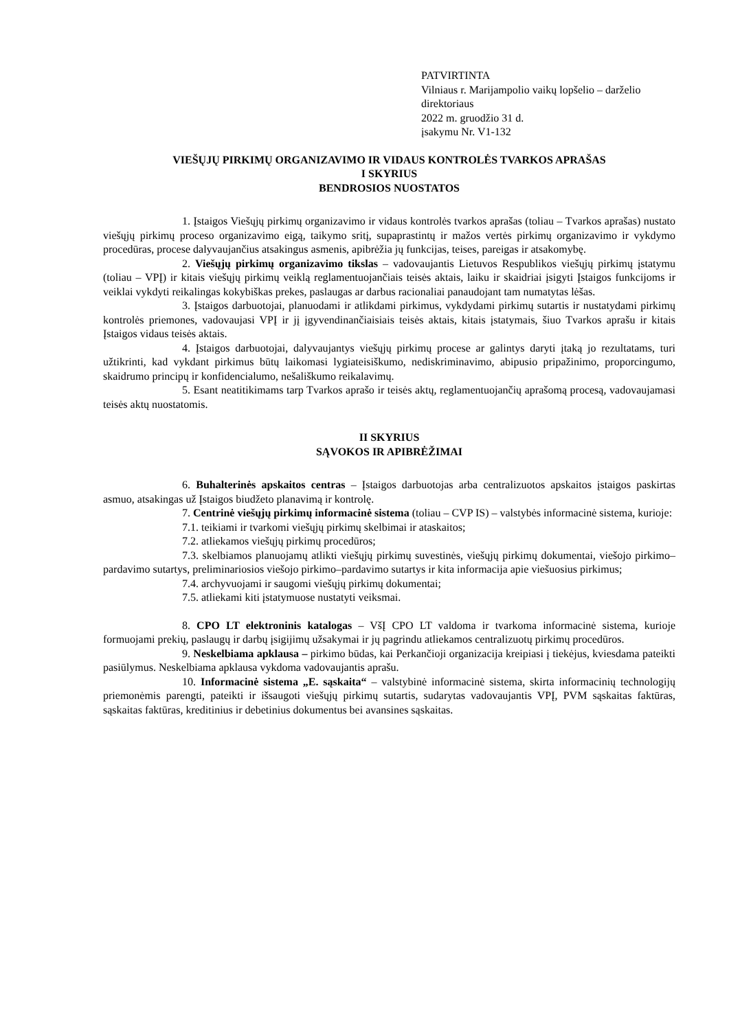PATVIRTINTA
Vilniaus r. Marijampolio vaikų lopšelio – darželio direktoriaus
2022 m. gruodžio 31 d.
įsakymu Nr. V1-132
VIEŠŲJŲ PIRKIMŲ ORGANIZAVIMO IR VIDAUS KONTROLĖS TVARKOS APRAŠAS
I SKYRIUS
BENDROSIOS NUOSTATOS
1. Įstaigos Viešųjų pirkimų organizavimo ir vidaus kontrolės tvarkos aprašas (toliau – Tvarkos aprašas) nustato viešųjų pirkimų proceso organizavimo eigą, taikymo sritį, supaprastintų ir mažos vertės pirkimų organizavimo ir vykdymo procedūras, procese dalyvaujančius atsakingus asmenis, apibrėžia jų funkcijas, teises, pareigas ir atsakomybę.
2. Viešųjų pirkimų organizavimo tikslas – vadovaujantis Lietuvos Respublikos viešųjų pirkimų įstatymu (toliau – VPĮ) ir kitais viešųjų pirkimų veiklą reglamentuojančiais teisės aktais, laiku ir skaidriai įsigyti Įstaigos funkcijoms ir veiklai vykdyti reikalingas kokybiškas prekes, paslaugas ar darbus racionaliai panaudojant tam numatytas lėšas.
3. Įstaigos darbuotojai, planuodami ir atlikdami pirkimus, vykdydami pirkimų sutartis ir nustatydami pirkimų kontrolės priemones, vadovaujasi VPĮ ir jį įgyvendinančiaisiais teisės aktais, kitais įstatymais, šiuo Tvarkos aprašu ir kitais Įstaigos vidaus teisės aktais.
4. Įstaigos darbuotojai, dalyvaujantys viešųjų pirkimų procese ar galintys daryti įtaką jo rezultatams, turi užtikrinti, kad vykdant pirkimus būtų laikomasi lygiateisiškumo, nediskriminavimo, abipusio pripažinimo, proporcingumo, skaidrumo principų ir konfidencialumo, nešališkumo reikalavimų.
5. Esant neatitikimams tarp Tvarkos aprašo ir teisės aktų, reglamentuojančių aprašomą procesą, vadovaujamasi teisės aktų nuostatomis.
II SKYRIUS
SĄVOKOS IR APIBRĖŽIMAI
6. Buhalterinės apskaitos centras – Įstaigos darbuotojas arba centralizuotos apskaitos įstaigos paskirtas asmuo, atsakingas už Įstaigos biudžeto planavimą ir kontrolę.
7. Centrinė viešųjų pirkimų informacinė sistema (toliau – CVP IS) – valstybės informacinė sistema, kurioje:
7.1. teikiami ir tvarkomi viešųjų pirkimų skelbimai ir ataskaitos;
7.2. atliekamos viešųjų pirkimų procedūros;
7.3. skelbiamos planuojamų atlikti viešųjų pirkimų suvestinės, viešųjų pirkimų dokumentai, viešojo pirkimo–pardavimo sutartys, preliminariosios viešojo pirkimo–pardavimo sutartys ir kita informacija apie viešuosius pirkimus;
7.4. archyvuojami ir saugomi viešųjų pirkimų dokumentai;
7.5. atliekami kiti įstatymuose nustatyti veiksmai.
8. CPO LT elektroninis katalogas – VšĮ CPO LT valdoma ir tvarkoma informacinė sistema, kurioje formuojami prekių, paslaugų ir darbų įsigijimų užsakymai ir jų pagrindu atliekamos centralizuotų pirkimų procedūros.
9. Neskelbiama apklausa – pirkimo būdas, kai Perkančioji organizacija kreipiasi į tiekėjus, kviesdama pateikti pasiūlymus. Neskelbiama apklausa vykdoma vadovaujantis aprašu.
10. Informacinė sistema „E. sąskaita“ – valstybinė informacinė sistema, skirta informacinių technologijų priemonėmis parengti, pateikti ir išsaugoti viešųjų pirkimų sutartis, sudarytas vadovaujantis VPĮ, PVM sąskaitas faktūras, sąskaitas faktūras, kreditinius ir debetinius dokumentus bei avansines sąskaitas.